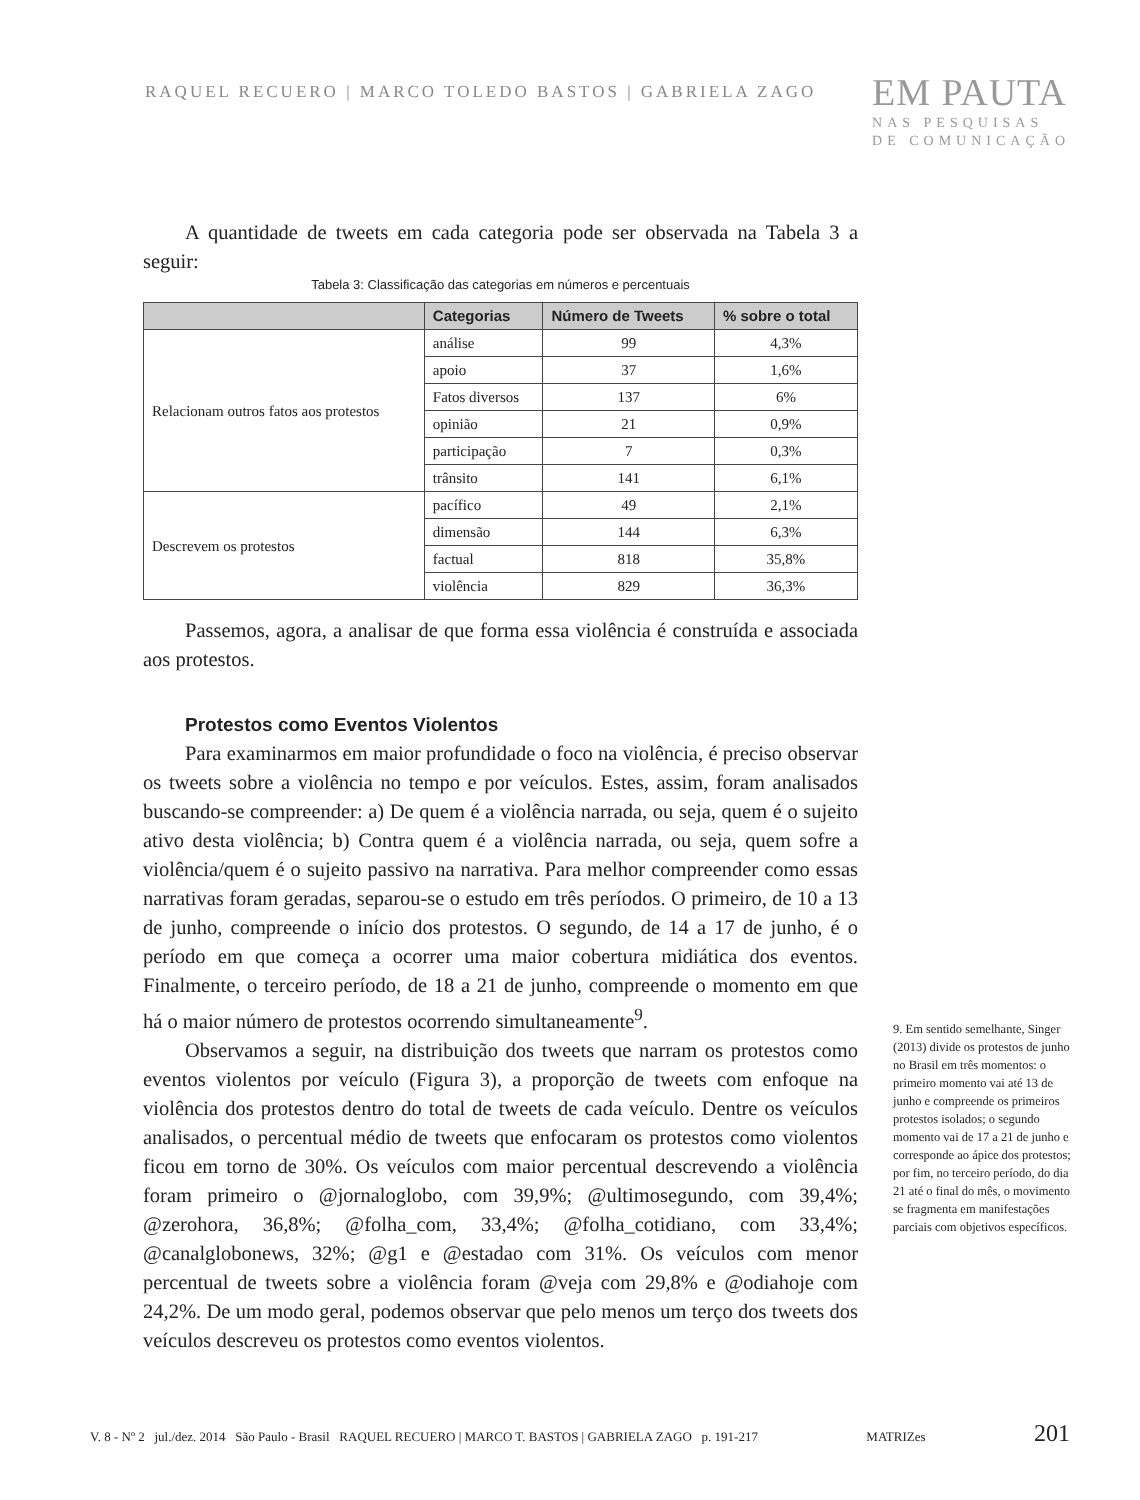RAQUEL RECUERO | MARCO TOLEDO BASTOS | GABRIELA ZAGO
EM PAUTA
NAS PESQUISAS
DE COMUNICAÇÃO
A quantidade de tweets em cada categoria pode ser observada na Tabela 3 a seguir:
Tabela 3: Classificação das categorias em números e percentuais
| | Categorias | Número de Tweets | % sobre o total |
| --- | --- | --- | --- |
| Relacionam outros fatos aos protestos | análise | 99 | 4,3% |
| | apoio | 37 | 1,6% |
| | Fatos diversos | 137 | 6% |
| | opinião | 21 | 0,9% |
| | participação | 7 | 0,3% |
| | trânsito | 141 | 6,1% |
| Descrevem os protestos | pacífico | 49 | 2,1% |
| | dimensão | 144 | 6,3% |
| | factual | 818 | 35,8% |
| | violência | 829 | 36,3% |
Passemos, agora, a analisar de que forma essa violência é construída e associada aos protestos.
Protestos como Eventos Violentos
Para examinarmos em maior profundidade o foco na violência, é preciso observar os tweets sobre a violência no tempo e por veículos. Estes, assim, foram analisados buscando-se compreender: a) De quem é a violência narrada, ou seja, quem é o sujeito ativo desta violência; b) Contra quem é a violência narrada, ou seja, quem sofre a violência/quem é o sujeito passivo na narrativa. Para melhor compreender como essas narrativas foram geradas, separou-se o estudo em três períodos. O primeiro, de 10 a 13 de junho, compreende o início dos protestos. O segundo, de 14 a 17 de junho, é o período em que começa a ocorrer uma maior cobertura midiática dos eventos. Finalmente, o terceiro período, de 18 a 21 de junho, compreende o momento em que há o maior número de protestos ocorrendo simultaneamente<sup>9</sup>.
Observamos a seguir, na distribuição dos tweets que narram os protestos como eventos violentos por veículo (Figura 3), a proporção de tweets com enfoque na violência dos protestos dentro do total de tweets de cada veículo. Dentre os veículos analisados, o percentual médio de tweets que enfocaram os protestos como violentos ficou em torno de 30%. Os veículos com maior percentual descrevendo a violência foram primeiro o @jornaloglobo, com 39,9%; @ultimosegundo, com 39,4%; @zerohora, 36,8%; @folha_com, 33,4%; @folha_cotidiano, com 33,4%; @canalglobonews, 32%; @g1 e @estadao com 31%. Os veículos com menor percentual de tweets sobre a violência foram @veja com 29,8% e @odiahoje com 24,2%. De um modo geral, podemos observar que pelo menos um terço dos tweets dos veículos descreveu os protestos como eventos violentos.
9. Em sentido semelhante, Singer (2013) divide os protestos de junho no Brasil em três momentos: o primeiro momento vai até 13 de junho e compreende os primeiros protestos isolados; o segundo momento vai de 17 a 21 de junho e corresponde ao ápice dos protestos; por fim, no terceiro período, do dia 21 até o final do mês, o movimento se fragmenta em manifestações parciais com objetivos específicos.
V. 8 - Nº 2 jul./dez. 2014 São Paulo - Brasil RAQUEL RECUERO | MARCO T. BASTOS | GABRIELA ZAGO p. 191-217 MATRIZes 201